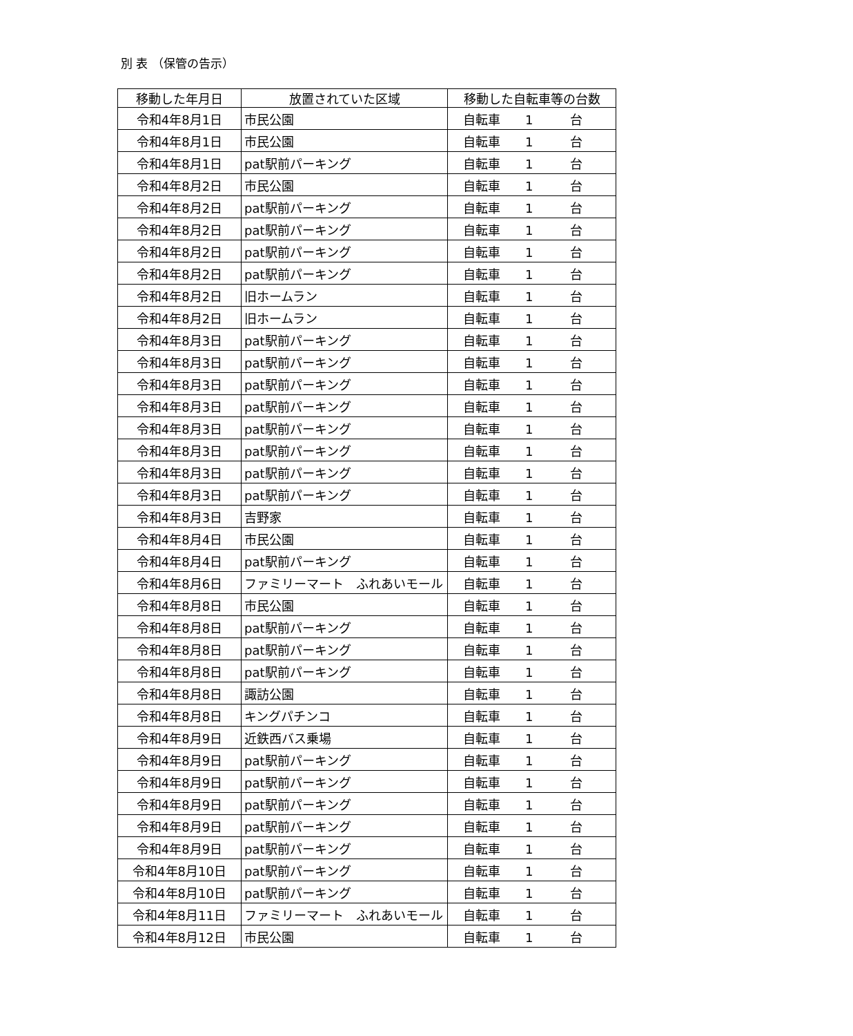別 表 （保管の告示）
| 移動した年月日 | 放置されていた区域 | 移動した自転車等の台数 |
| --- | --- | --- |
| 令和4年8月1日 | 市民公園 | 自転車 1 台 |
| 令和4年8月1日 | 市民公園 | 自転車 1 台 |
| 令和4年8月1日 | pat駅前パーキング | 自転車 1 台 |
| 令和4年8月2日 | 市民公園 | 自転車 1 台 |
| 令和4年8月2日 | pat駅前パーキング | 自転車 1 台 |
| 令和4年8月2日 | pat駅前パーキング | 自転車 1 台 |
| 令和4年8月2日 | pat駅前パーキング | 自転車 1 台 |
| 令和4年8月2日 | pat駅前パーキング | 自転車 1 台 |
| 令和4年8月2日 | 旧ホームラン | 自転車 1 台 |
| 令和4年8月2日 | 旧ホームラン | 自転車 1 台 |
| 令和4年8月3日 | pat駅前パーキング | 自転車 1 台 |
| 令和4年8月3日 | pat駅前パーキング | 自転車 1 台 |
| 令和4年8月3日 | pat駅前パーキング | 自転車 1 台 |
| 令和4年8月3日 | pat駅前パーキング | 自転車 1 台 |
| 令和4年8月3日 | pat駅前パーキング | 自転車 1 台 |
| 令和4年8月3日 | pat駅前パーキング | 自転車 1 台 |
| 令和4年8月3日 | pat駅前パーキング | 自転車 1 台 |
| 令和4年8月3日 | pat駅前パーキング | 自転車 1 台 |
| 令和4年8月3日 | 吉野家 | 自転車 1 台 |
| 令和4年8月4日 | 市民公園 | 自転車 1 台 |
| 令和4年8月4日 | pat駅前パーキング | 自転車 1 台 |
| 令和4年8月6日 | ファミリーマート ふれあいモール | 自転車 1 台 |
| 令和4年8月8日 | 市民公園 | 自転車 1 台 |
| 令和4年8月8日 | pat駅前パーキング | 自転車 1 台 |
| 令和4年8月8日 | pat駅前パーキング | 自転車 1 台 |
| 令和4年8月8日 | pat駅前パーキング | 自転車 1 台 |
| 令和4年8月8日 | 諏訪公園 | 自転車 1 台 |
| 令和4年8月8日 | キングパチンコ | 自転車 1 台 |
| 令和4年8月9日 | 近鉄西バス乗場 | 自転車 1 台 |
| 令和4年8月9日 | pat駅前パーキング | 自転車 1 台 |
| 令和4年8月9日 | pat駅前パーキング | 自転車 1 台 |
| 令和4年8月9日 | pat駅前パーキング | 自転車 1 台 |
| 令和4年8月9日 | pat駅前パーキング | 自転車 1 台 |
| 令和4年8月9日 | pat駅前パーキング | 自転車 1 台 |
| 令和4年8月10日 | pat駅前パーキング | 自転車 1 台 |
| 令和4年8月10日 | pat駅前パーキング | 自転車 1 台 |
| 令和4年8月11日 | ファミリーマート ふれあいモール | 自転車 1 台 |
| 令和4年8月12日 | 市民公園 | 自転車 1 台 |